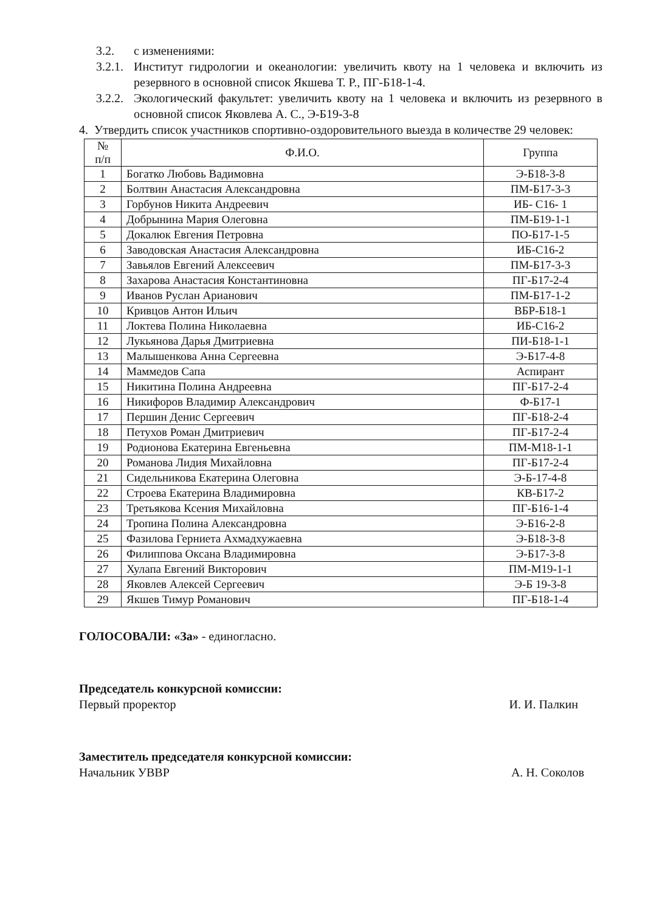3.2. с изменениями:
3.2.1. Институт гидрологии и океанологии: увеличить квоту на 1 человека и включить из резервного в основной список Якшева Т. Р., ПГ-Б18-1-4.
3.2.2. Экологический факультет: увеличить квоту на 1 человека и включить из резервного в основной список Яковлева А. С., Э-Б19-3-8
4. Утвердить список участников спортивно-оздоровительного выезда в количестве 29 человек:
| № п/п | Ф.И.О. | Группа |
| --- | --- | --- |
| 1 | Богатко Любовь Вадимовна | Э-Б18-3-8 |
| 2 | Болтвин Анастасия Александровна | ПМ-Б17-3-3 |
| 3 | Горбунов Никита Андреевич | ИБ- С16- 1 |
| 4 | Добрынина Мария Олеговна | ПМ-Б19-1-1 |
| 5 | Докалюк Евгения Петровна | ПО-Б17-1-5 |
| 6 | Заводовская Анастасия Александровна | ИБ-С16-2 |
| 7 | Завьялов Евгений Алексеевич | ПМ-Б17-3-3 |
| 8 | Захарова Анастасия Константиновна | ПГ-Б17-2-4 |
| 9 | Иванов Руслан Арианович | ПМ-Б17-1-2 |
| 10 | Кривцов Антон Ильич | ВБР-Б18-1 |
| 11 | Локтева Полина Николаевна | ИБ-С16-2 |
| 12 | Лукьянова Дарья Дмитриевна | ПИ-Б18-1-1 |
| 13 | Малышенкова Анна Сергеевна | Э-Б17-4-8 |
| 14 | Маммедов Сапа | Аспирант |
| 15 | Никитина Полина Андреевна | ПГ-Б17-2-4 |
| 16 | Никифоров Владимир Александрович | Ф-Б17-1 |
| 17 | Першин Денис Сергеевич | ПГ-Б18-2-4 |
| 18 | Петухов Роман Дмитриевич | ПГ-Б17-2-4 |
| 19 | Родионова Екатерина Евгеньевна | ПМ-М18-1-1 |
| 20 | Романова Лидия Михайловна | ПГ-Б17-2-4 |
| 21 | Сидельникова Екатерина Олеговна | Э-Б-17-4-8 |
| 22 | Строева Екатерина Владимировна | КВ-Б17-2 |
| 23 | Третьякова Ксения Михайловна | ПГ-Б16-1-4 |
| 24 | Тропина Полина Александровна | Э-Б16-2-8 |
| 25 | Фазилова Герниета Ахмадхужаевна | Э-Б18-3-8 |
| 26 | Филиппова Оксана Владимировна | Э-Б17-3-8 |
| 27 | Хулапа Евгений Викторович | ПМ-М19-1-1 |
| 28 | Яковлев Алексей Сергеевич | Э-Б 19-3-8 |
| 29 | Якшев Тимур Романович | ПГ-Б18-1-4 |
ГОЛОСОВАЛИ: «За» - единогласно.
Председатель конкурсной комиссии:
Первый проректор
И. И. Палкин
Заместитель председателя конкурсной комиссии:
Начальник УВВР
А. Н. Соколов